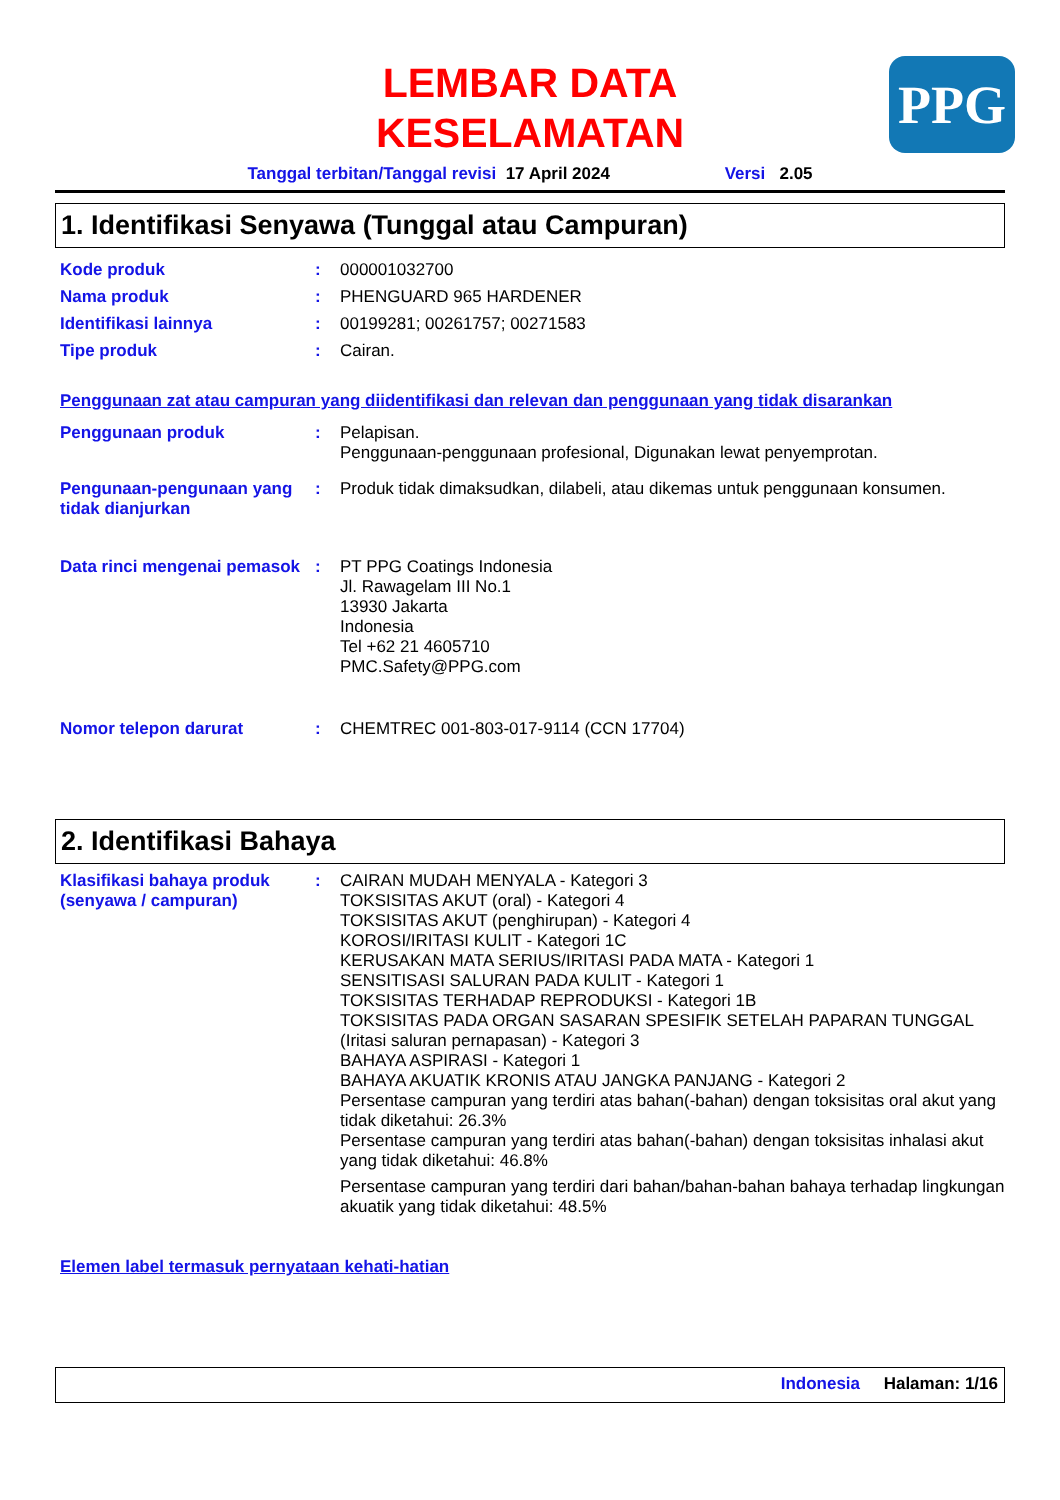PPG
LEMBAR DATA
KESELAMATAN
Tanggal terbitan/Tanggal revisi 17 April 2024 Versi 2.05
1. Identifikasi Senyawa (Tunggal atau Campuran)
Kode produk : 000001032700
Nama produk : PHENGUARD 965 HARDENER
Identifikasi lainnya : 00199281; 00261757; 00271583
Tipe produk : Cairan.
Penggunaan zat atau campuran yang diidentifikasi dan relevan dan penggunaan yang tidak disarankan
Penggunaan produk : Pelapisan.
Penggunaan-penggunaan profesional, Digunakan lewat penyemprotan.
Pengunaan-pengunaan yang tidak dianjurkan
: Produk tidak dimaksudkan, dilabeli, atau dikemas untuk penggunaan konsumen.
Data rinci mengenai pemasok
: PT PPG Coatings Indonesia
Jl. Rawagelam III No.1
13930 Jakarta
Indonesia
Tel +62 21 4605710
PMC.Safety@PPG.com
Nomor telepon darurat : CHEMTREC 001-803-017-9114 (CCN 17704)
2. Identifikasi Bahaya
Klasifikasi bahaya produk (senyawa / campuran)
: CAIRAN MUDAH MENYALA - Kategori 3
TOKSISITAS AKUT (oral) - Kategori 4
TOKSISITAS AKUT (penghirupan) - Kategori 4
KOROSI/IRITASI KULIT - Kategori 1C
KERUSAKAN MATA SERIUS/IRITASI PADA MATA - Kategori 1
SENSITISASI SALURAN PADA KULIT - Kategori 1
TOKSISITAS TERHADAP REPRODUKSI - Kategori 1B
TOKSISITAS PADA ORGAN SASARAN SPESIFIK SETELAH PAPARAN TUNGGAL (Iritasi saluran pernapasan) - Kategori 3
BAHAYA ASPIRASI - Kategori 1
BAHAYA AKUATIK KRONIS ATAU JANGKA PANJANG - Kategori 2
Persentase campuran yang terdiri atas bahan(-bahan) dengan toksisitas oral akut yang tidak diketahui: 26.3%
Persentase campuran yang terdiri atas bahan(-bahan) dengan toksisitas inhalasi akut yang tidak diketahui: 46.8%
Persentase campuran yang terdiri dari bahan/bahan-bahan bahaya terhadap lingkungan akuatik yang tidak diketahui: 48.5%
Elemen label termasuk pernyataan kehati-hatian
Indonesia Halaman: 1/16